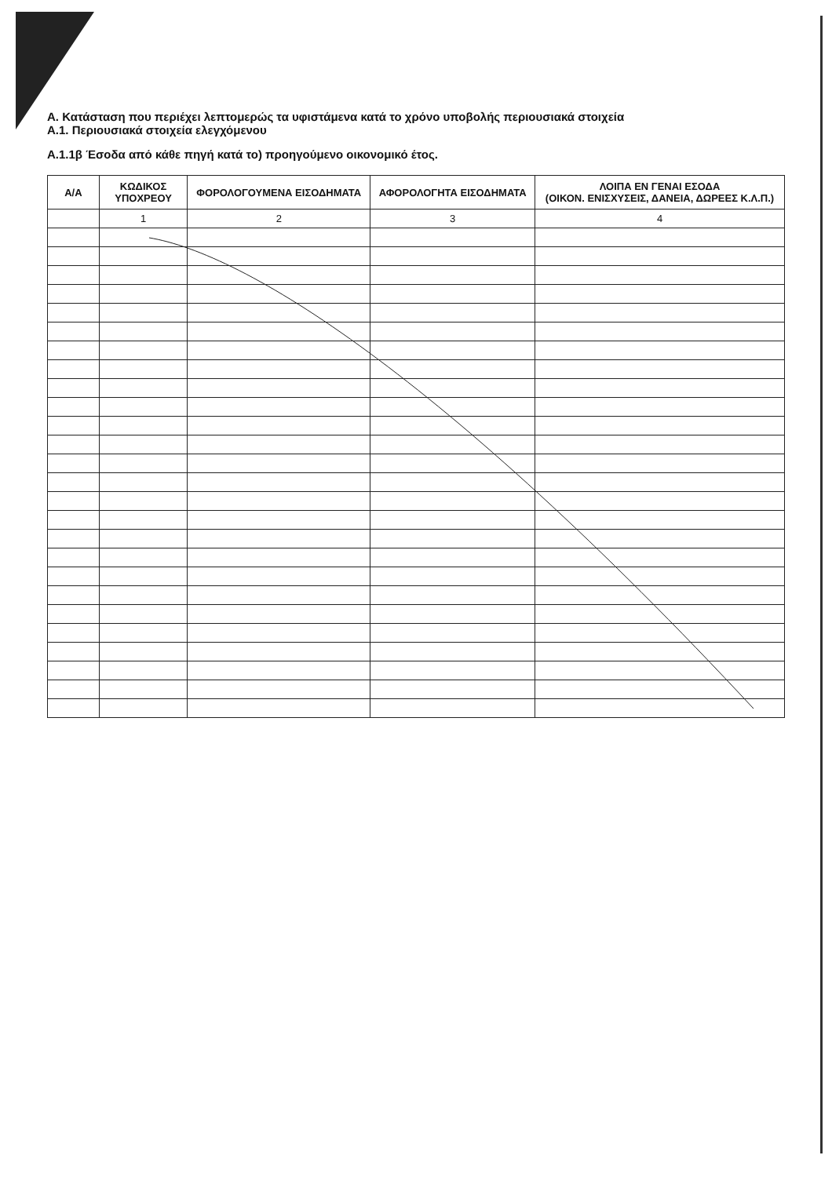Α. Κατάσταση που περιέχει λεπτομερώς τα υφιστάμενα κατά το χρόνο υποβολής περιουσιακά στοιχεία
Α.1. Περιουσιακά στοιχεία ελεγχόμενου
Α.1.1β Έσοδα από κάθε πηγή κατά το) προηγούμενο οικονομικό έτος.
| Α/Α | ΚΩΔΙΚΟΣ ΥΠΟΧΡΕΟΥ | ΦΟΡΟΛΟΓΟΥΜΕΝΑ ΕΙΣΟΔΗΜΑΤΑ | ΑΦΟΡΟΛΟΓΗΤΑ ΕΙΣΟΔΗΜΑΤΑ | ΛΟΙΠΑ ΕΝ ΓΕΝΑΙ ΕΣΟΔΑ (ΟΙΚΟΝ. ΕΝΙΣΧΥΣΕΙΣ, ΔΑΝΕΙΑ, ΔΩΡΕΕΣ Κ.Λ.Π.) |
| --- | --- | --- | --- | --- |
| | 1 | 2 | 3 | 4 |